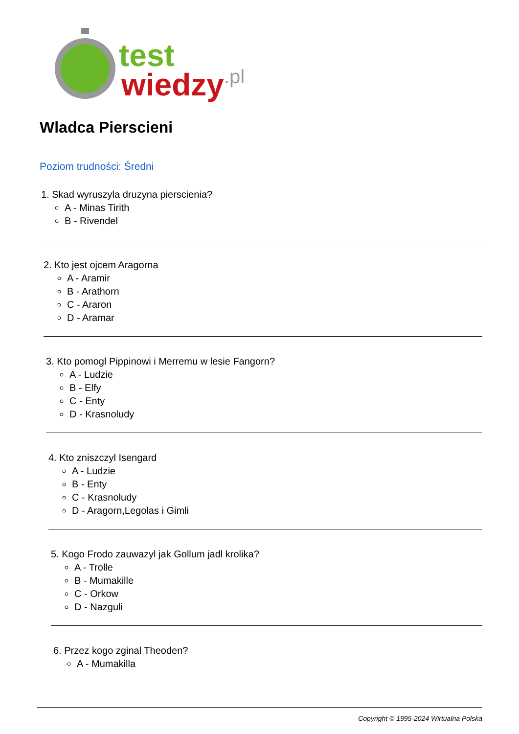test
wiedzy
.pl
Wladca Pierscieni
Poziom trudności: Średni
1. Skad wyruszyla druzyna pierscienia?
A - Minas Tirith
B - Rivendel
2. Kto jest ojcem Aragorna
A - Aramir
B - Arathorn
C - Araron
D - Aramar
3. Kto pomogl Pippinowi i Merremu w lesie Fangorn?
A - Ludzie
B - Elfy
C - Enty
D - Krasnoludy
4. Kto zniszczyl Isengard
A - Ludzie
B - Enty
C - Krasnoludy
D - Aragorn,Legolas i Gimli
5. Kogo Frodo zauwazyl jak Gollum jadl krolika?
A - Trolle
B - Mumakille
C - Orkow
D - Nazguli
6. Przez kogo zginal Theoden?
A - Mumakilla
Copyright © 1995-2024 Wirtualna Polska